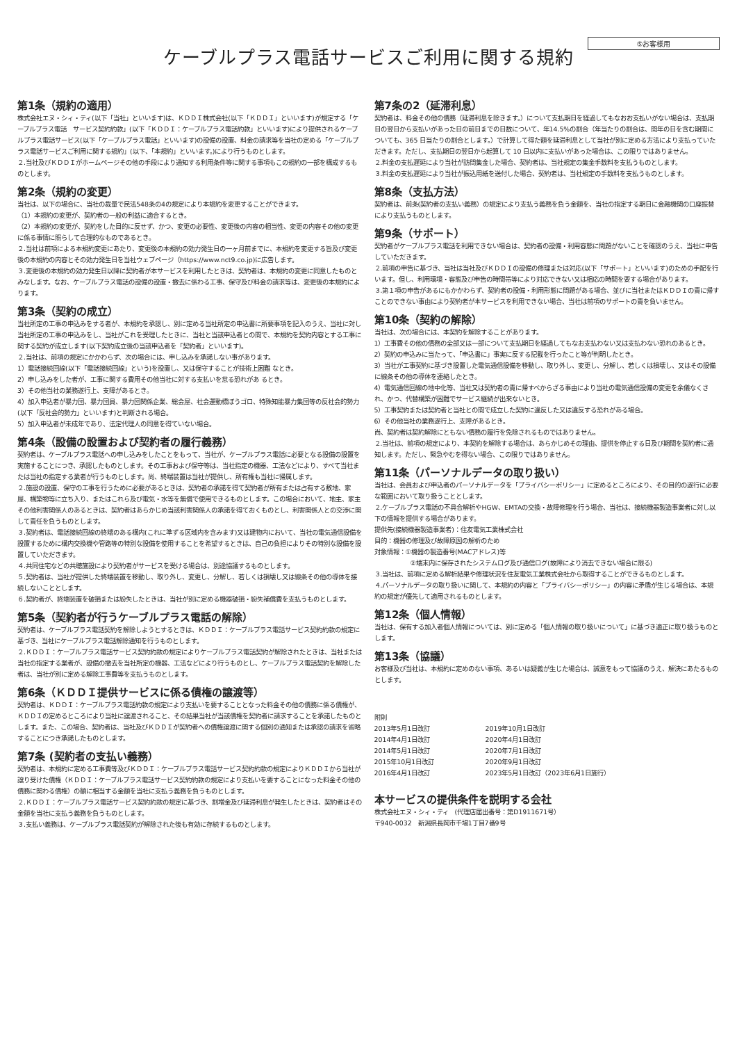⑤お客様用
ケーブルプラス電話サービスご利用に関する規約
第1条（規約の適用）
株式会社エヌ・シィ・ティ(以下「当社」といいます)は、ＫＤＤＩ株式会社(以下「ＫＤＤＩ」といいます)が規定する「ケーブルプラス電話　サービス契約約款」(以下「ＫＤＤＩ：ケーブルプラス電話約款」といいます)により提供されるケーブルプラス電話サービス(以下「ケーブルプラス電話」といいます)の設備の設置、料金の請求等を当社の定める「ケーブルプラス電話サービスご利用に関する規約」(以下、「本規約」といいます。)により行うものとします。
２.当社及びＫＤＤＩがホームページその他の手段により通知する利用条件等に関する事項もこの規約の一部を構成するものとします。
第2条（規約の変更）
当社は、以下の場合に、当社の裁量で民法548条の4の規定により本規約を変更することができます。
（1）本規約の変更が、契約者の一般の利益に適合するとき。
（2）本規約の変更が、契約をした目的に反せず、かつ、変更の必要性、変更後の内容の相当性、変更の内容その他の変更に係る事情に照らして合理的なものであるとき。
２.当社は前項による本規約変更にあたり、変更後の本規約の効力発生日の一ヶ月前までに、本規約を変更する旨及び変更後の本規約の内容とその効力発生日を当社ウェブページ（https://www.nct9.co.jp)に広告します。
３.変更後の本規約の効力発生日以降に契約者が本サービスを利用したときは、契約者は、本規約の変更に同意したものとみなします。なお、ケーブルプラス電話の設備の設置・撤去に係わる工事、保守及び料金の請求等は、変更後の本規約によります。
第3条（契約の成立）
当社所定の工事の申込みをする者が、本規約を承認し、別に定める当社所定の申込書に所要事項を記入のうえ、当社に対し当社所定の工事の申込みをし、当社がこれを受理したときに、当社と当該申込者との間で、本規約を契約内容とする工事に関する契約が成立します(以下契約成立後の当該申込者を「契約者」といいます)。
２.当社は、前項の規定にかかわらず、次の場合には、申し込みを承諾しない事があります。
1）電話接続回線(以下「電話接続回線」という)を設置し、又は保守することが技術上困難 なとき。
2）申し込みをした者が、工事に関する費用その他当社に対する支払いを怠る恐れがあ るとき。
3）その他当社の業務遂行上、支障があるとき。
4）加入申込者が暴力団、暴力団員、暴力団関係企業、総会屋、社会運動標ぼうゴロ、特殊知能暴力集団等の反社会的勢力(以下「反社会的勢力」といいます)と判断される場合。
5）加入申込者が未成年であり、法定代理人の同意を得ていない場合。
第4条（設備の設置および契約者の履行義務）
契約者は、ケーブルプラス電話への申し込みをしたことをもって、当社が、ケーブルプラス電話に必要となる設備の設置を実施することにつき、承認したものとします。その工事および保守等は、当社指定の機器、工法などにより、すべて当社または当社の指定する業者が行うものとします。尚、終端装置は当社が提供し、所有権も当社に帰属します。
２.施設の設置、保守の工事を行うために必要があるときは、契約者の承諾を得て契約者が所有または占有する敷地、家屋、構築物等に立ち入り、またはこれら及び電気・水等を無償で使用できるものとします。この場合において、地主、家主その他利害関係人のあるときは、契約者はあらかじめ当該利害関係人の承諾を得ておくものとし、利害関係人との交渉に関して責任を負うものとします。
３.契約者は、電話接続回線の終端のある構内(これに準ずる区域内を含みます)又は建物内において、当社の電気通信設備を設置するために構内交換機や管路等の特別な設備を使用することを希望するときは、自己の負担によりその特別な設備を設置していただきます。
４.共同住宅などの共聴施設により契約者がサービスを受ける場合は、別途協議するものとします。
５.契約者は、当社が提供した終端装置を移動し、取り外し、変更し、分解し、若しくは損壊し又は線条その他の導体を接続しないこととします。
６.契約者が、終端装置を破損または紛失したときは、当社が別に定める機器破損・紛失補償費を支払うものとします。
第5条（契約者が行うケーブルプラス電話の解除）
契約者は、ケーブルプラス電話契約を解除しようとするときは、ＫＤＤＩ：ケーブルプラス電話サービス契約約款の規定に基づき、当社にケーブルプラス電話解除通知を行うものとします。
２.ＫＤＤＩ：ケーブルプラス電話サービス契約約款の規定によりケーブルプラス電話契約が解除されたときは、当社または当社の指定する業者が、設備の撤去を当社所定の機器、工法などにより行うものとし、ケーブルプラス電話契約を解除した者は、当社が別に定める解除工事費等を支払うものとします。
第6条（ＫＤＤＩ提供サービスに係る債権の譲渡等）
契約者は、ＫＤＤＩ：ケーブルプラス電話約款の規定により支払いを要することとなった料金その他の債務に係る債権が、ＫＤＤＩの定めるところにより当社に譲渡されること、その結果当社が当該債権を契約者に請求することを承諾したものとします。また、この場合、契約者は、当社及びＫＤＤＩが契約者への債権譲渡に関する個別の通知または承認の請求を省略することにつき承諾したものとします。
第7条 (契約者の支払い義務）
契約者は、本規約に定める工事費等及びＫＤＤＩ：ケーブルプラス電話サービス契約約款の規定によりＫＤＤＩから当社が譲り受けた債権（ＫＤＤＩ：ケーブルプラス電話サービス契約約款の規定により支払いを要することになった料金その他の債務に関わる債権）の額に相当する金額を当社に支払う義務を負うものとします。
２.ＫＤＤＩ：ケーブルプラス電話サービス契約約款の規定に基づき、割増金及び延滞利息が発生したときは、契約者はその金額を当社に支払う義務を負うものとします。
３.支払い義務は、ケーブルプラス電話契約が解除された後も有効に存続するものとします。
第7条の2（延滞利息）
契約者は、料金その他の債務（延滞利息を除きます。）について支払期日を経過してもなおお支払いがない場合は、支払期日の翌日から支払いがあった日の前日までの日数について、年14.5%の割合（年当たりの割合は、閏年の日を含む期間についても、365 日当たりの割合とします。）で計算して得た額を延滞利息として当社が別に定める方法により支払っていただきます。ただし、支払期日の翌日から起算して 10 日以内に支払いがあった場合は、この限りではありません。
２.料金の支払遅延により当社が訪問集金した場合、契約者は、当社規定の集金手数料を支払うものとします。
３.料金の支払遅延により当社が振込用紙を送付した場合、契約者は、当社規定の手数料を支払うものとします。
第8条（支払方法）
契約者は、前条(契約者の支払い義務）の規定により支払う義務を負う金額を、当社の指定する期日に金融機関の口座振替により支払うものとします。
第9条（サポート）
契約者がケーブルプラス電話を利用できない場合は、契約者の設備・利用容態に問題がないことを確認のうえ、当社に申告していただきます。
２.前項の申告に基づき、当社は当社及びＫＤＤＩの設備の修理または対応(以下「サポート」といいます)のための手配を行います。但し、利用環境・容態及び申告の時間帯等により対応できない又は相応の時間を要する場合があります。
３.第１項の申告があるにもかかわらず、契約者の設備・利用形態に問題がある場合、並びに当社またはＫＤＤＩの責に帰すことのできない事由により契約者が本サービスを利用できない場合、当社は前項のサポートの責を負いません。
第10条（契約の解除）
当社は、次の場合には、本契約を解除することがあります。
1）工事費その他の債務の全部又は一部について支払期日を経過してもなお支払わない又は支払わない恐れのあるとき。
2）契約の申込みに当たって、「申込書に」事実に反する記載を行ったこと等が判明したとき。
3）当社が工事契約に基づき設置した電気通信設備を移動し、取り外し、変更し、分解し、若しくは損壊し、又はその設備に線条その他の導体を連絡したとき。
4）電気通信回線の地中化等、当社又は契約者の責に帰すべからざる事由により当社の電気通信設備の変更を余儀なくされ、かつ、代替構築が困難でサービス継続が出来ないとき。
5）工事契約または契約者と当社との間で成立した契約に違反した又は違反する恐れがある場合。
6）その他当社の業務遂行上、支障があるとき。
尚、契約者は契約解除にともない債務の履行を免除されるものではありません。
２.当社は、前項の規定により、本契約を解除する場合は、あらかじめその理由、提供を停止する日及び期間を契約者に通知します。ただし、緊急やむを得ない場合、この限りではありません。
第11条（パーソナルデータの取り扱い）
当社は、会員および申込者のパーソナルデータを「プライバシーポリシー」に定めるところにより、その目的の遂行に必要な範囲において取り扱うこととします。
２.ケーブルプラス電話の不具合解析やHGW、EMTAの交換・故障修理を行う場合、当社は、接続機器製造事業者に対し以下の情報を提供する場合があります。
提供先(接続機器製造事業者)：住友電気工業株式会社
目的：機器の修理及び故障原因の解析のため
対象情報：①機器の製造番号(MACアドレス)等
②端末内に保存されたシステムログ及び通信ログ(故障により消去できない場合に限る)
３.当社は、前項に定める解析結果や修理状況を住友電気工業株式会社から取得することができるものとします。
４.パーソナルデータの取り扱いに関して、本規約の内容と「プライバシーポリシー」の内容に矛盾が生じる場合は、本規約の規定が優先して適用されるものとします。
第12条（個人情報）
当社は、保有する加入者個人情報については、別に定める「個人情報の取り扱いについて」に基づき適正に取り扱うものとします。
第13条（協議）
お客様及び当社は、本規約に定めのない事項、あるいは疑義が生じた場合は、誠意をもって協議のうえ、解決にあたるものとします。
附則
2013年5月1日改訂 2019年10月1日改訂
2014年4月1日改訂 2020年4月1日改訂
2014年5月1日改訂 2020年7月1日改訂
2015年10月1日改訂 2020年9月1日改訂
2016年4月1日改訂 2023年5月1日改訂（2023年6月1日施行）
本サービスの提供条件を説明する会社
株式会社エヌ・シィ・ティ　(代理店届出番号：第D1911671号）
〒940-0032　新潟県長岡市千場1丁目7番9号